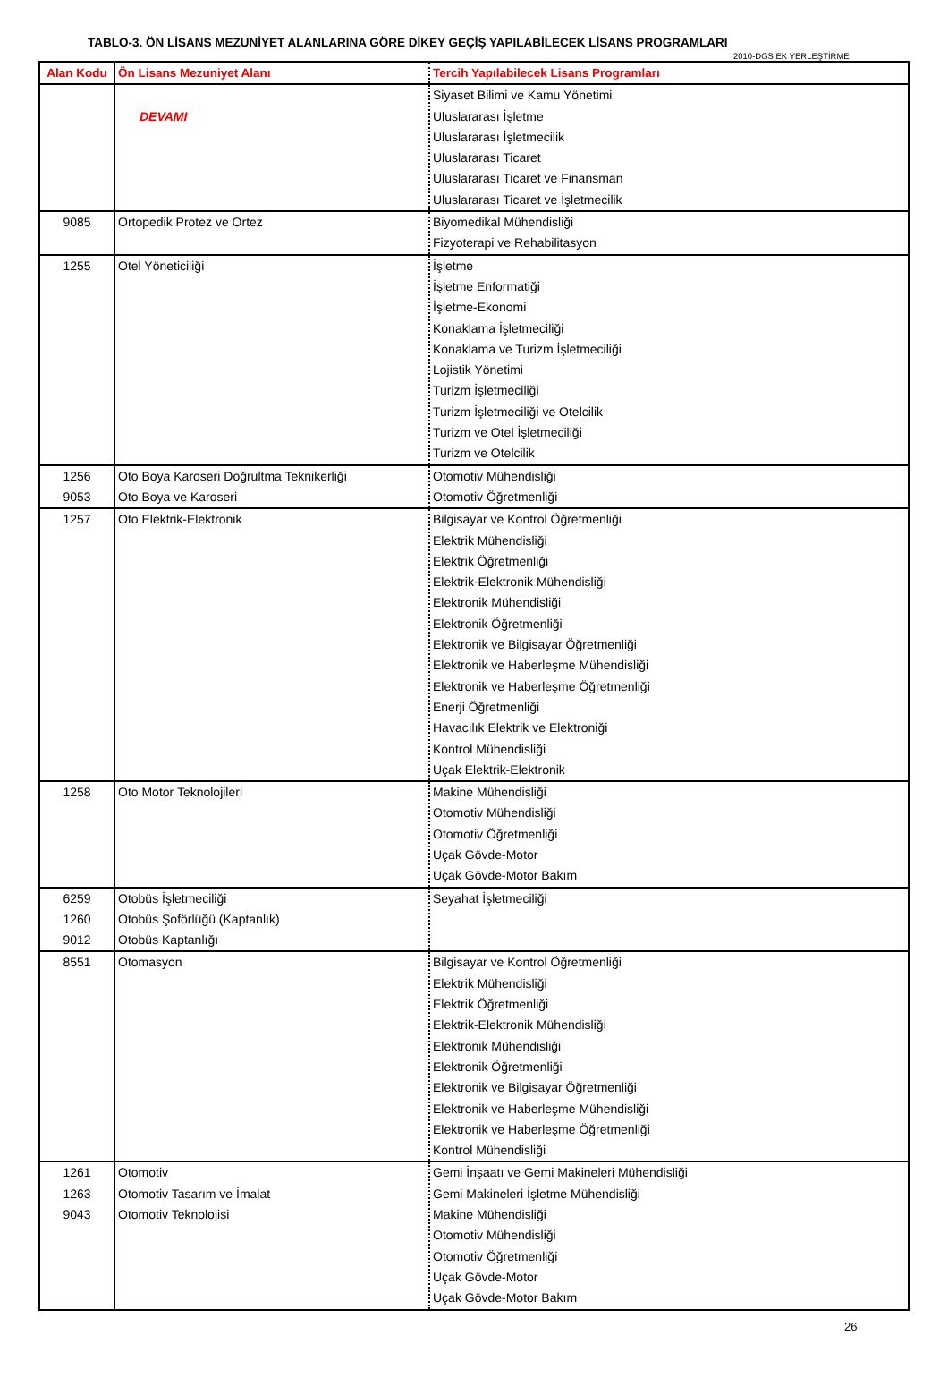TABLO-3. ÖN LİSANS MEZUNİYET ALANLARINA GÖRE DİKEY GEÇİŞ YAPILABİLECEK LİSANS PROGRAMLARI
2010-DGS EK YERLEŞTİRME
| Alan Kodu | Ön Lisans Mezuniyet Alanı | Tercih Yapılabilecek Lisans Programları |
| --- | --- | --- |
| | DEVAMI | Siyaset Bilimi ve Kamu Yönetimi Uluslararası İşletme Uluslararası İşletmecilik Uluslararası Ticaret Uluslararası Ticaret ve Finansman Uluslararası Ticaret ve İşletmecilik |
| 9085 | Ortopedik Protez ve Ortez | Biyomedikal Mühendisliği Fizyoterapi ve Rehabilitasyon |
| 1255 | Otel Yöneticiliği | İşletme İşletme Enformatiği İşletme-Ekonomi Konaklama İşletmeciliği Konaklama ve Turizm İşletmeciliği Lojistik Yönetimi Turizm İşletmeciliği Turizm İşletmeciliği ve Otelcilik Turizm ve Otel İşletmeciliği Turizm ve Otelcilik |
| 1256 9053 | Oto Boya Karoseri Doğrultma Teknikerliği Oto Boya ve Karoseri | Otomotiv Mühendisliği Otomotiv Öğretmenliği |
| 1257 | Oto Elektrik-Elektronik | Bilgisayar ve Kontrol Öğretmenliği Elektrik Mühendisliği Elektrik Öğretmenliği Elektrik-Elektronik Mühendisliği Elektronik Mühendisliği Elektronik Öğretmenliği Elektronik ve Bilgisayar Öğretmenliği Elektronik ve Haberleşme Mühendisliği Elektronik ve Haberleşme Öğretmenliği Enerji Öğretmenliği Havacılık Elektrik ve Elektroniği Kontrol Mühendisliği Uçak Elektrik-Elektronik |
| 1258 | Oto Motor Teknolojileri | Makine Mühendisliği Otomotiv Mühendisliği Otomotiv Öğretmenliği Uçak Gövde-Motor Uçak Gövde-Motor Bakım |
| 6259 1260 9012 | Otobüs İşletmeciliği Otobüs Şoförlüğü (Kaptanlık) Otobüs Kaptanlığı | Seyahat İşletmeciliği |
| 8551 | Otomasyon | Bilgisayar ve Kontrol Öğretmenliği Elektrik Mühendisliği Elektrik Öğretmenliği Elektrik-Elektronik Mühendisliği Elektronik Mühendisliği Elektronik Öğretmenliği Elektronik ve Bilgisayar Öğretmenliği Elektronik ve Haberleşme Mühendisliği Elektronik ve Haberleşme Öğretmenliği Kontrol Mühendisliği |
| 1261 1263 9043 | Otomotiv Otomotiv Tasarım ve İmalat Otomotiv Teknolojisi | Gemi İnşaatı ve Gemi Makineleri Mühendisliği Gemi Makineleri İşletme Mühendisliği Makine Mühendisliği Otomotiv Mühendisliği Otomotiv Öğretmenliği Uçak Gövde-Motor Uçak Gövde-Motor Bakım |
26